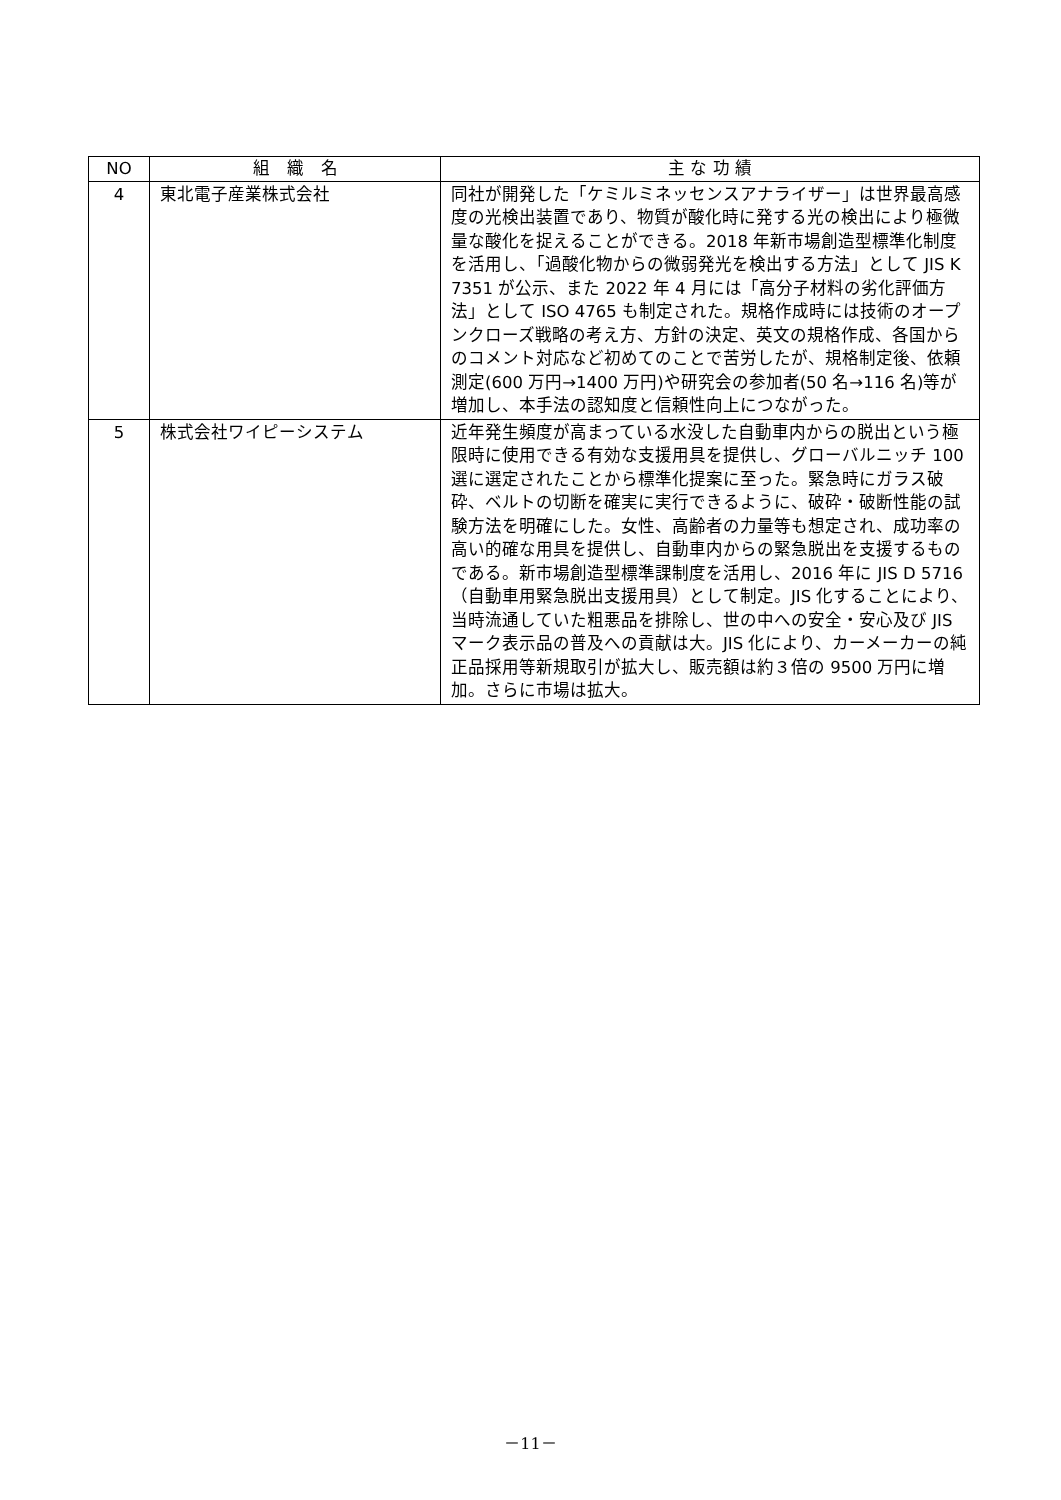| NO | 組 織 名 | 主 な 功 績 |
| --- | --- | --- |
| 4 | 東北電子産業株式会社 | 同社が開発した「ケミルミネッセンスアナライザー」は世界最高感度の光検出装置であり、物質が酸化時に発する光の検出により極微量な酸化を捉えることができる。2018 年新市場創造型標準化制度を活用し、「過酸化物からの微弱発光を検出する方法」として JIS K 7351 が公示、また 2022 年 4 月には「高分子材料の劣化評価方法」として ISO 4765 も制定された。規格作成時には技術のオープンクローズ戦略の考え方、方針の決定、英文の規格作成、各国からのコメント対応など初めてのことで苦労したが、規格制定後、依頼測定(600 万円→1400 万円)や研究会の参加者(50 名→116 名)等が増加し、本手法の認知度と信頼性向上につながった。 |
| 5 | 株式会社ワイピーシステム | 近年発生頻度が高まっている水没した自動車内からの脱出という極限時に使用できる有効な支援用具を提供し、グローバルニッチ 100 選に選定されたことから標準化提案に至った。緊急時にガラス破砕、ベルトの切断を確実に実行できるように、破砕・破断性能の試験方法を明確にした。女性、高齢者の力量等も想定され、成功率の高い的確な用具を提供し、自動車内からの緊急脱出を支援するものである。新市場創造型標準課制度を活用し、2016 年に JIS D 5716（自動車用緊急脱出支援用具）として制定。JIS 化することにより、当時流通していた粗悪品を排除し、世の中への安全・安心及び JIS マーク表示品の普及への貢献は大。JIS 化により、カーメーカーの純正品採用等新規取引が拡大し、販売額は約３倍の 9500 万円に増加。さらに市場は拡大。 |
－11－